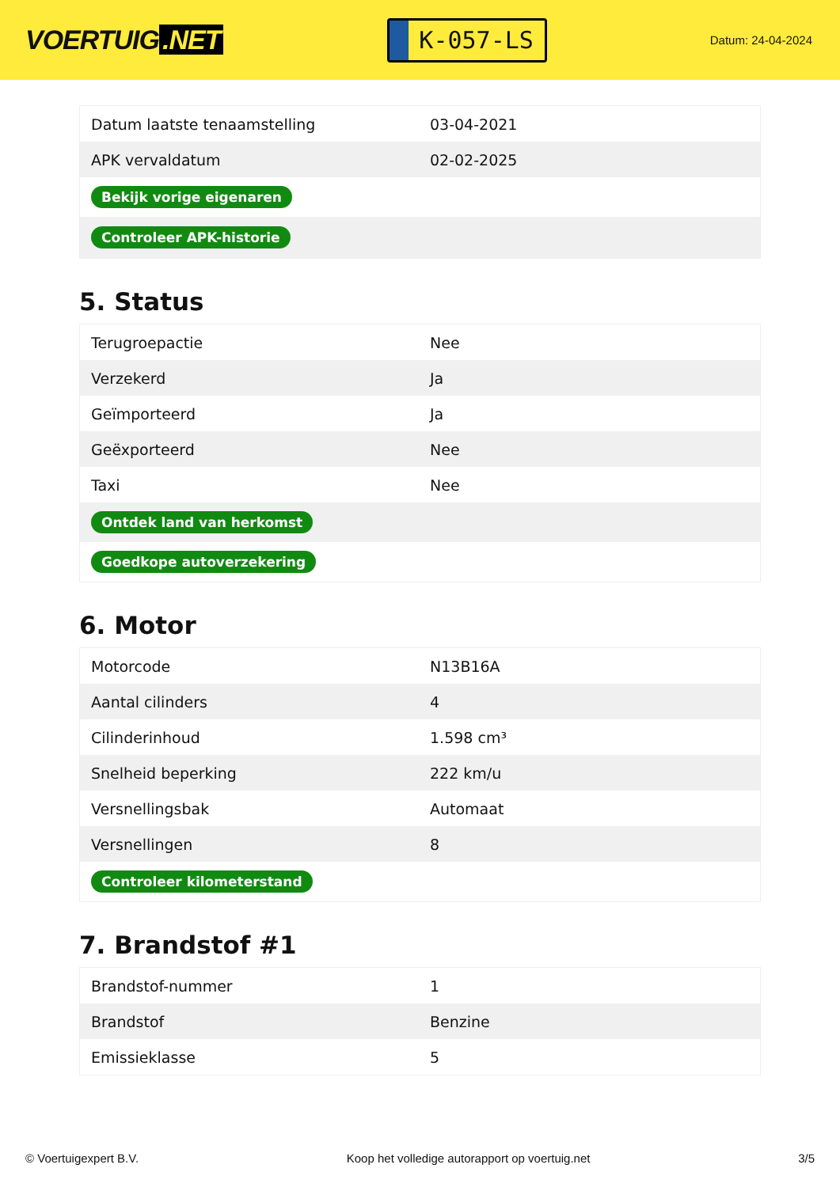VOERTUIG.NET
K-057-LS
Datum: 24-04-2024
| Datum laatste tenaamstelling | 03-04-2021 |
| APK vervaldatum | 02-02-2025 |
| Bekijk vorige eigenaren | |
| Controleer APK-historie | |
5. Status
| Terugroepactie | Nee |
| Verzekerd | Ja |
| Geïmporteerd | Ja |
| Geëxporteerd | Nee |
| Taxi | Nee |
| Ontdek land van herkomst | |
| Goedkope autoverzekering | |
6. Motor
| Motorcode | N13B16A |
| Aantal cilinders | 4 |
| Cilinderinhoud | 1.598 cm³ |
| Snelheid beperking | 222 km/u |
| Versnellingsbak | Automaat |
| Versnellingen | 8 |
| Controleer kilometerstand | |
7. Brandstof #1
| Brandstof-nummer | 1 |
| Brandstof | Benzine |
| Emissieklasse | 5 |
© Voertuigexpert B.V. Koop het volledige autorapport op voertuig.net 3/5